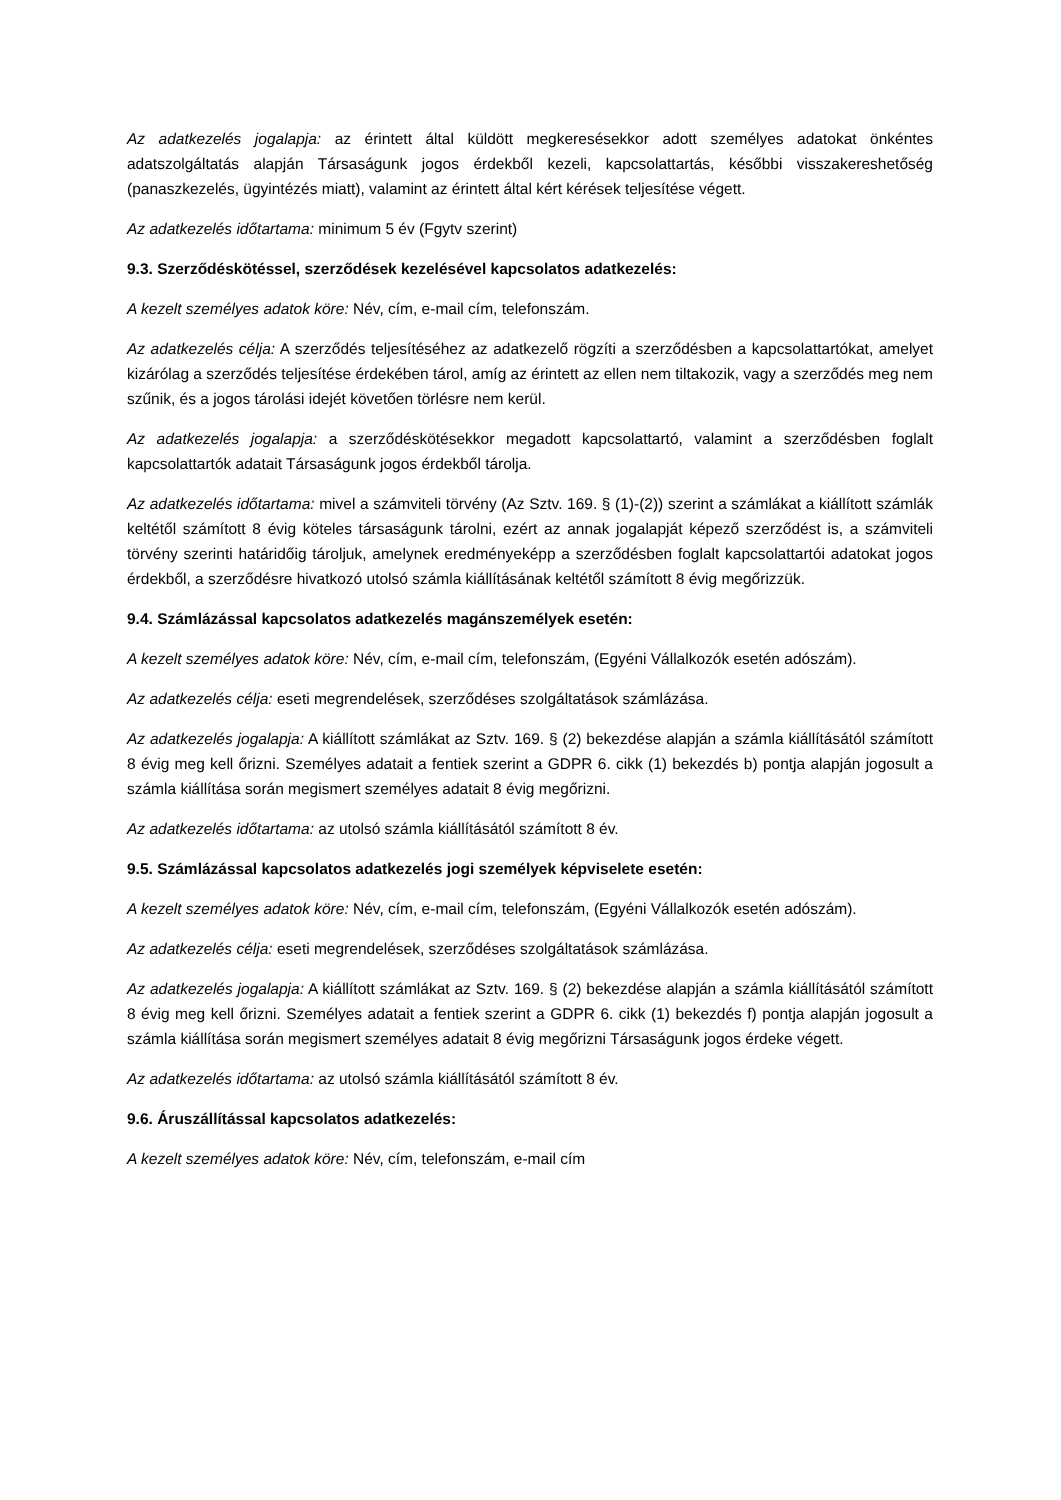Az adatkezelés jogalapja: az érintett által küldött megkeresésekkor adott személyes adatokat önkéntes adatszolgáltatás alapján Társaságunk jogos érdekből kezeli, kapcsolattartás, későbbi visszakereshetőség (panaszkezelés, ügyintézés miatt), valamint az érintett által kért kérések teljesítése végett.
Az adatkezelés időtartama: minimum 5 év (Fgytv szerint)
9.3. Szerződéskötéssel, szerződések kezelésével kapcsolatos adatkezelés:
A kezelt személyes adatok köre: Név, cím, e-mail cím, telefonszám.
Az adatkezelés célja: A szerződés teljesítéséhez az adatkezelő rögzíti a szerződésben a kapcsolattartókat, amelyet kizárólag a szerződés teljesítése érdekében tárol, amíg az érintett az ellen nem tiltakozik, vagy a szerződés meg nem szűnik, és a jogos tárolási idejét követően törlésre nem kerül.
Az adatkezelés jogalapja: a szerződéskötésekkor megadott kapcsolattartó, valamint a szerződésben foglalt kapcsolattartók adatait Társaságunk jogos érdekből tárolja.
Az adatkezelés időtartama: mivel a számviteli törvény (Az Sztv. 169. § (1)-(2)) szerint a számlákat a kiállított számlák keltétől számított 8 évig köteles társaságunk tárolni, ezért az annak jogalapját képező szerződést is, a számviteli törvény szerinti határidőig tároljuk, amelynek eredményeképp a szerződésben foglalt kapcsolattartói adatokat jogos érdekből, a szerződésre hivatkozó utolsó számla kiállításának keltétől számított 8 évig megőrizzük.
9.4. Számlázással kapcsolatos adatkezelés magánszemélyek esetén:
A kezelt személyes adatok köre: Név, cím, e-mail cím, telefonszám, (Egyéni Vállalkozók esetén adószám).
Az adatkezelés célja: eseti megrendelések, szerződéses szolgáltatások számlázása.
Az adatkezelés jogalapja: A kiállított számlákat az Sztv. 169. § (2) bekezdése alapján a számla kiállításától számított 8 évig meg kell őrizni. Személyes adatait a fentiek szerint a GDPR 6. cikk (1) bekezdés b) pontja alapján jogosult a számla kiállítása során megismert személyes adatait 8 évig megőrizni.
Az adatkezelés időtartama: az utolsó számla kiállításától számított 8 év.
9.5. Számlázással kapcsolatos adatkezelés jogi személyek képviselete esetén:
A kezelt személyes adatok köre: Név, cím, e-mail cím, telefonszám, (Egyéni Vállalkozók esetén adószám).
Az adatkezelés célja: eseti megrendelések, szerződéses szolgáltatások számlázása.
Az adatkezelés jogalapja: A kiállított számlákat az Sztv. 169. § (2) bekezdése alapján a számla kiállításától számított 8 évig meg kell őrizni. Személyes adatait a fentiek szerint a GDPR 6. cikk (1) bekezdés f) pontja alapján jogosult a számla kiállítása során megismert személyes adatait 8 évig megőrizni Társaságunk jogos érdeke végett.
Az adatkezelés időtartama: az utolsó számla kiállításától számított 8 év.
9.6. Áruszállítással kapcsolatos adatkezelés:
A kezelt személyes adatok köre: Név, cím, telefonszám, e-mail cím